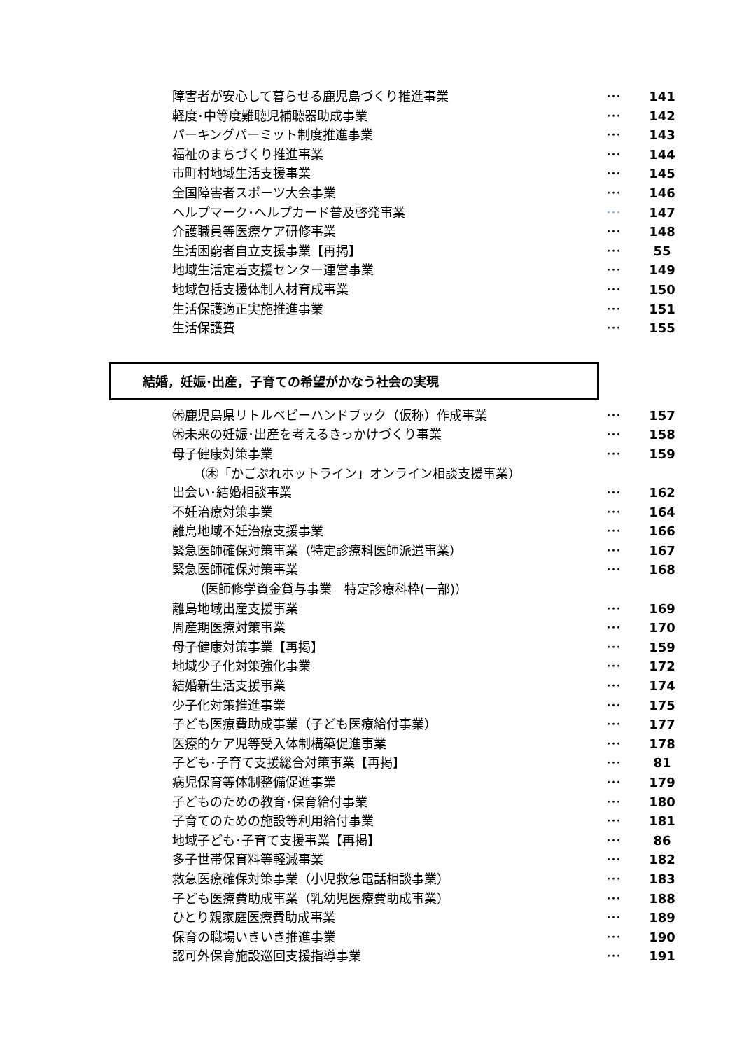障害者が安心して暮らせる鹿児島づくり推進事業 ･･･ 141
軽度･中等度難聴児補聴器助成事業 ･･･ 142
パーキングパーミット制度推進事業 ･･･ 143
福祉のまちづくり推進事業 ･･･ 144
市町村地域生活支援事業 ･･･ 145
全国障害者スポーツ大会事業 ･･･ 146
ヘルプマーク･ヘルプカード普及啓発事業 ･･･ 147
介護職員等医療ケア研修事業 ･･･ 148
生活困窮者自立支援事業【再掲】 ･･･ 55
地域生活定着支援センター運営事業 ･･･ 149
地域包括支援体制人材育成事業 ･･･ 150
生活保護適正実施推進事業 ･･･ 151
生活保護費 ･･･ 155
結婚，妊娠･出産，子育ての希望がかなう社会の実現
㊍鹿児島県リトルベビーハンドブック（仮称）作成事業 ･･･ 157
㊍未来の妊娠･出産を考えるきっかけづくり事業 ･･･ 158
母子健康対策事業 ･･･ 159
（㊍「かごぷれホットライン」オンライン相談支援事業）
出会い･結婚相談事業 ･･･ 162
不妊治療対策事業 ･･･ 164
離島地域不妊治療支援事業 ･･･ 166
緊急医師確保対策事業（特定診療科医師派遣事業） ･･･ 167
緊急医師確保対策事業 ･･･ 168
（医師修学資金貸与事業　特定診療科枠(一部)）
離島地域出産支援事業 ･･･ 169
周産期医療対策事業 ･･･ 170
母子健康対策事業【再掲】 ･･･ 159
地域少子化対策強化事業 ･･･ 172
結婚新生活支援事業 ･･･ 174
少子化対策推進事業 ･･･ 175
子ども医療費助成事業（子ども医療給付事業） ･･･ 177
医療的ケア児等受入体制構築促進事業 ･･･ 178
子ども･子育て支援総合対策事業【再掲】 ･･･ 81
病児保育等体制整備促進事業 ･･･ 179
子どものための教育･保育給付事業 ･･･ 180
子育てのための施設等利用給付事業 ･･･ 181
地域子ども･子育て支援事業【再掲】 ･･･ 86
多子世帯保育料等軽減事業 ･･･ 182
救急医療確保対策事業（小児救急電話相談事業） ･･･ 183
子ども医療費助成事業（乳幼児医療費助成事業） ･･･ 188
ひとり親家庭医療費助成事業 ･･･ 189
保育の職場いきいき推進事業 ･･･ 190
認可外保育施設巡回支援指導事業 ･･･ 191